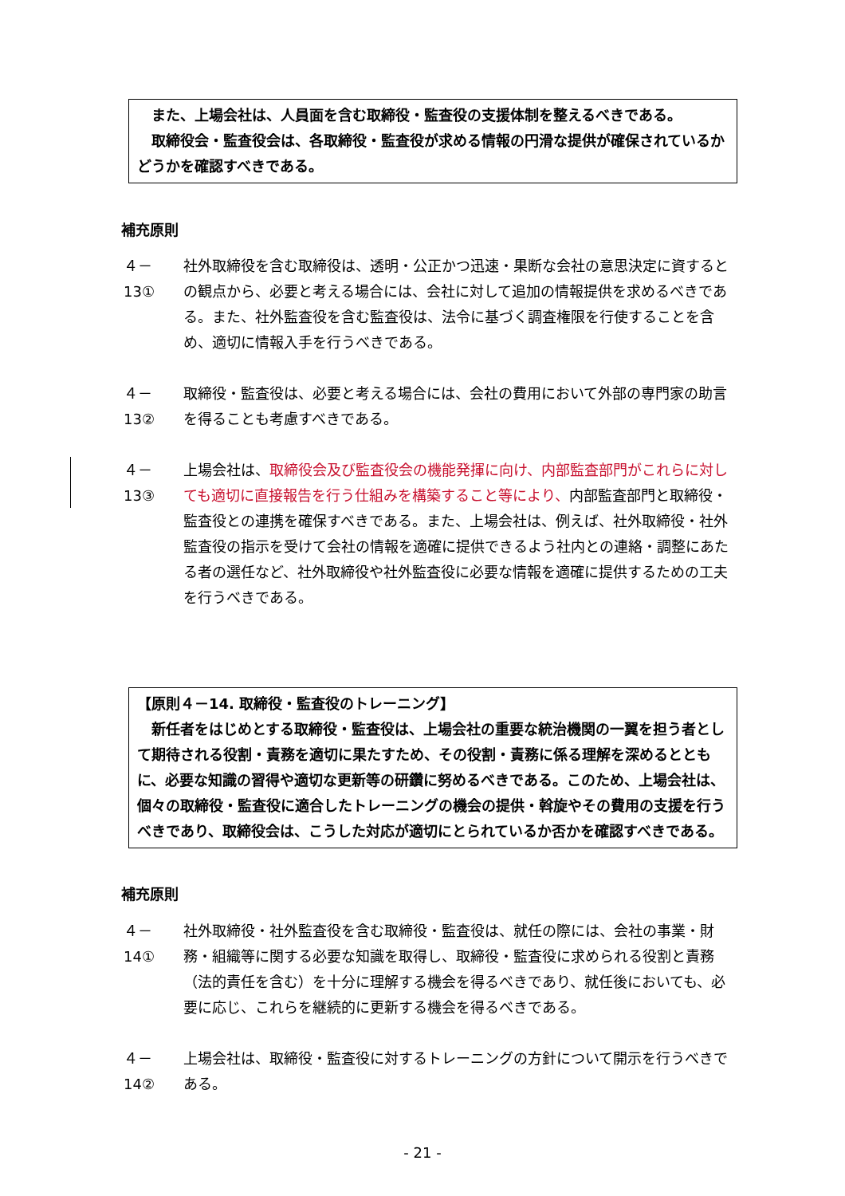また、上場会社は、人員面を含む取締役・監査役の支援体制を整えるべきである。
　取締役会・監査役会は、各取締役・監査役が求める情報の円滑な提供が確保されているかどうかを確認すべきである。
補充原則
４－13① 社外取締役を含む取締役は、透明・公正かつ迅速・果断な会社の意思決定に資するとの観点から、必要と考える場合には、会社に対して追加の情報提供を求めるべきである。また、社外監査役を含む監査役は、法令に基づく調査権限を行使することを含め、適切に情報入手を行うべきである。
４－13② 取締役・監査役は、必要と考える場合には、会社の費用において外部の専門家の助言を得ることも考慮すべきである。
４－13③ 上場会社は、取締役会及び監査役会の機能発揮に向け、内部監査部門がこれらに対しても適切に直接報告を行う仕組みを構築すること等により、内部監査部門と取締役・監査役との連携を確保すべきである。また、上場会社は、例えば、社外取締役・社外監査役の指示を受けて会社の情報を適確に提供できるよう社内との連絡・調整にあたる者の選任など、社外取締役や社外監査役に必要な情報を適確に提供するための工夫を行うべきである。
【原則４－14. 取締役・監査役のトレーニング】
　新任者をはじめとする取締役・監査役は、上場会社の重要な統治機関の一翼を担う者として期待される役割・責務を適切に果たすため、その役割・責務に係る理解を深めるとともに、必要な知識の習得や適切な更新等の研鑽に努めるべきである。このため、上場会社は、個々の取締役・監査役に適合したトレーニングの機会の提供・斡旋やその費用の支援を行うべきであり、取締役会は、こうした対応が適切にとられているか否かを確認すべきである。
補充原則
４－14① 社外取締役・社外監査役を含む取締役・監査役は、就任の際には、会社の事業・財務・組織等に関する必要な知識を取得し、取締役・監査役に求められる役割と責務（法的責任を含む）を十分に理解する機会を得るべきであり、就任後においても、必要に応じ、これらを継続的に更新する機会を得るべきである。
４－14② 上場会社は、取締役・監査役に対するトレーニングの方針について開示を行うべきである。
- 21 -